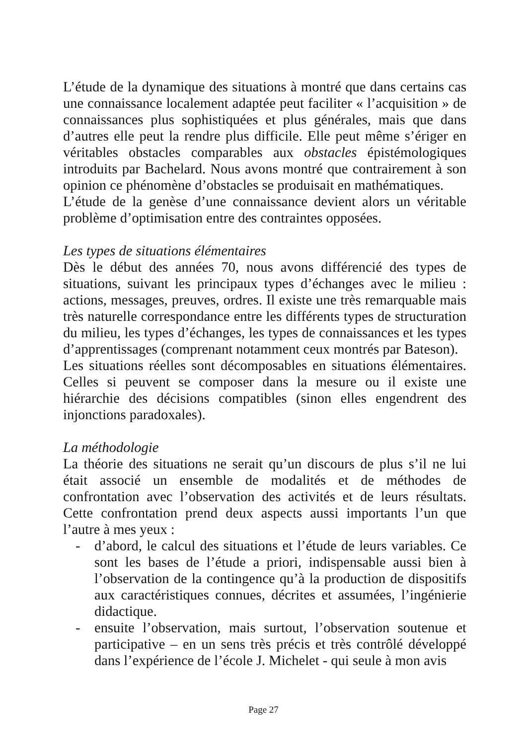L’étude de la dynamique des situations à montré que dans certains cas une connaissance localement adaptée peut faciliter « l’acquisition » de connaissances plus sophistiquées et plus générales, mais que dans d’autres elle peut la rendre plus difficile. Elle peut même s’ériger en véritables obstacles comparables aux obstacles épistémologiques introduits par Bachelard. Nous avons montré que contrairement à son opinion ce phénomène d’obstacles se produisait en mathématiques.
L’étude de la genèse d’une connaissance devient alors un véritable problème d’optimisation entre des contraintes opposées.
Les types de situations élémentaires
Dès le début des années 70, nous avons différencié des types de situations, suivant les principaux types d’échanges avec le milieu : actions, messages, preuves, ordres. Il existe une très remarquable mais très naturelle correspondance entre les différents types de structuration du milieu, les types d’échanges, les types de connaissances et les types d’apprentissages (comprenant notamment ceux montrés par Bateson).
Les situations réelles sont décomposables en situations élémentaires. Celles si peuvent se composer dans la mesure ou il existe une hiérarchie des décisions compatibles (sinon elles engendrent des injonctions paradoxales).
La méthodologie
La théorie des situations ne serait qu’un discours de plus s’il ne lui était associé un ensemble de modalités et de méthodes de confrontation avec l’observation des activités et de leurs résultats. Cette confrontation prend deux aspects aussi importants l’un que l’autre à mes yeux :
- d’abord, le calcul des situations et l’étude de leurs variables. Ce sont les bases de l’étude a priori, indispensable aussi bien à l’observation de la contingence qu’à la production de dispositifs aux caractéristiques connues, décrites et assumées, l’ingénierie didactique.
- ensuite l’observation, mais surtout, l’observation soutenue et participative – en un sens très précis et très contrôlé développé dans l’expérience de l’école J. Michelet - qui seule à mon avis
Page 27